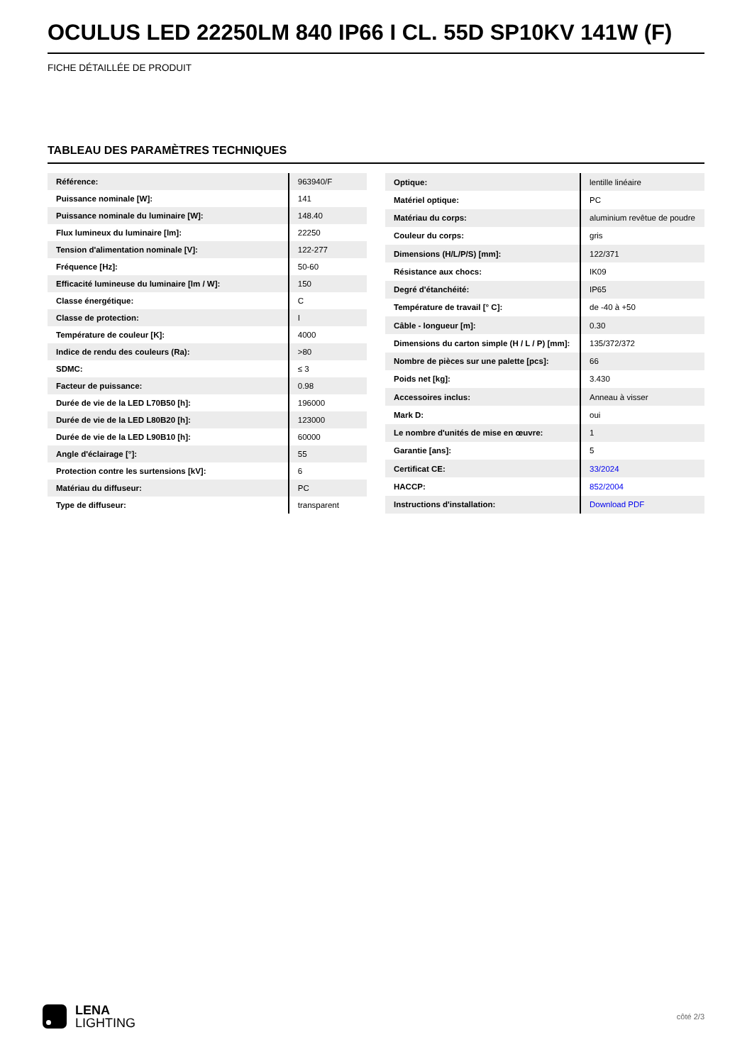OCULUS LED 22250LM 840 IP66 I CL. 55D SP10KV 141W (F)
FICHE DÉTAILLÉE DE PRODUIT
TABLEAU DES PARAMÈTRES TECHNIQUES
| Référence: | 963940/F |
| Puissance nominale [W]: | 141 |
| Puissance nominale du luminaire [W]: | 148.40 |
| Flux lumineux du luminaire [lm]: | 22250 |
| Tension d'alimentation nominale [V]: | 122-277 |
| Fréquence [Hz]: | 50-60 |
| Efficacité lumineuse du luminaire [lm / W]: | 150 |
| Classe énergétique: | C |
| Classe de protection: | I |
| Température de couleur [K]: | 4000 |
| Indice de rendu des couleurs (Ra): | >80 |
| SDMC: | ≤ 3 |
| Facteur de puissance: | 0.98 |
| Durée de vie de la LED L70B50 [h]: | 196000 |
| Durée de vie de la LED L80B20 [h]: | 123000 |
| Durée de vie de la LED L90B10 [h]: | 60000 |
| Angle d'éclairage [°]: | 55 |
| Protection contre les surtensions [kV]: | 6 |
| Matériau du diffuseur: | PC |
| Type de diffuseur: | transparent |
| Optique: | lentille linéaire |
| Matériel optique: | PC |
| Matériau du corps: | aluminium revêtue de poudre |
| Couleur du corps: | gris |
| Dimensions (H/L/P/S) [mm]: | 122/371 |
| Résistance aux chocs: | IK09 |
| Degré d'étanchéité: | IP65 |
| Température de travail [° C]: | de -40 à +50 |
| Câble - longueur [m]: | 0.30 |
| Dimensions du carton simple (H / L / P) [mm]: | 135/372/372 |
| Nombre de pièces sur une palette [pcs]: | 66 |
| Poids net [kg]: | 3.430 |
| Accessoires inclus: | Anneau à visser |
| Mark D: | oui |
| Le nombre d'unités de mise en œuvre: | 1 |
| Garantie [ans]: | 5 |
| Certificat CE: | 33/2024 |
| HACCP: | 852/2004 |
| Instructions d'installation: | Download PDF |
LENA
LIGHTING
côté 2/3